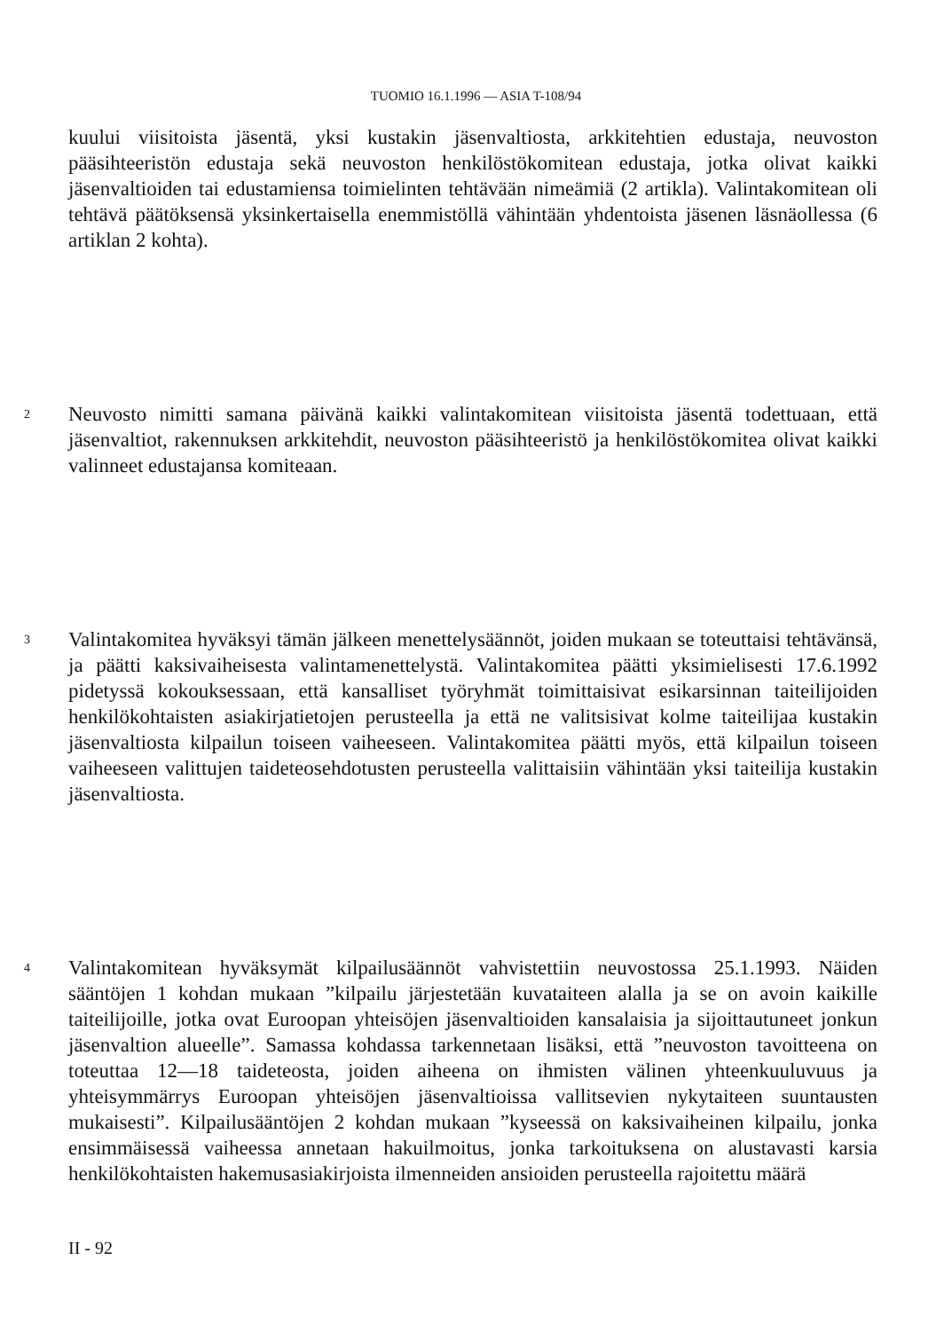TUOMIO 16.1.1996 — ASIA T-108/94
kuului viisitoista jäsentä, yksi kustakin jäsenvaltiosta, arkkitehtien edustaja, neuvoston pääsihteeristön edustaja sekä neuvoston henkilöstökomitean edustaja, jotka olivat kaikki jäsenvaltioiden tai edustamiensa toimielinten tehtävään nimeämiä (2 artikla). Valintakomitean oli tehtävä päätöksensä yksinkertaisella enemmistöllä vähintään yhdentoista jäsenen läsnäollessa (6 artiklan 2 kohta).
2
Neuvosto nimitti samana päivänä kaikki valintakomitean viisitoista jäsentä todettuaan, että jäsenvaltiot, rakennuksen arkkitehdit, neuvoston pääsihteeristö ja henkilöstökomitea olivat kaikki valinneet edustajansa komiteaan.
3
Valintakomitea hyväksyi tämän jälkeen menettelysäännöt, joiden mukaan se toteuttaisi tehtävänsä, ja päätti kaksivaiheisesta valintamenettelystä. Valintakomitea päätti yksimielisesti 17.6.1992 pidetyssä kokouksessaan, että kansalliset työryhmät toimittaisivat esikarsinnan taiteilijoiden henkilökohtaisten asiakirjatietojen perusteella ja että ne valitsisivat kolme taiteilijaa kustakin jäsenvaltiosta kilpailun toiseen vaiheeseen. Valintakomitea päätti myös, että kilpailun toiseen vaiheeseen valittujen taideteosehdotusten perusteella valittaisiin vähintään yksi taiteilija kustakin jäsenvaltiosta.
4
Valintakomitean hyväksymät kilpailusäännöt vahvistettiin neuvostossa 25.1.1993. Näiden sääntöjen 1 kohdan mukaan ”kilpailu järjestetään kuvataiteen alalla ja se on avoin kaikille taiteilijoille, jotka ovat Euroopan yhteisöjen jäsenvaltioiden kansalaisia ja sijoittautuneet jonkun jäsenvaltion alueelle”. Samassa kohdassa tarkennetaan lisäksi, että ”neuvoston tavoitteena on toteuttaa 12—18 taideteosta, joiden aiheena on ihmisten välinen yhteenkuuluvuus ja yhteisymmärrys Euroopan yhteisöjen jäsenvaltioissa vallitsevien nykytaiteen suuntausten mukaisesti”. Kilpailusääntöjen 2 kohdan mukaan ”kyseessä on kaksivaiheinen kilpailu, jonka ensimmäisessä vaiheessa annetaan hakuilmoitus, jonka tarkoituksena on alustavasti karsia henkilökohtaisten hakemusasiakirjoista ilmenneiden ansioiden perusteella rajoitettu määrä
II - 92